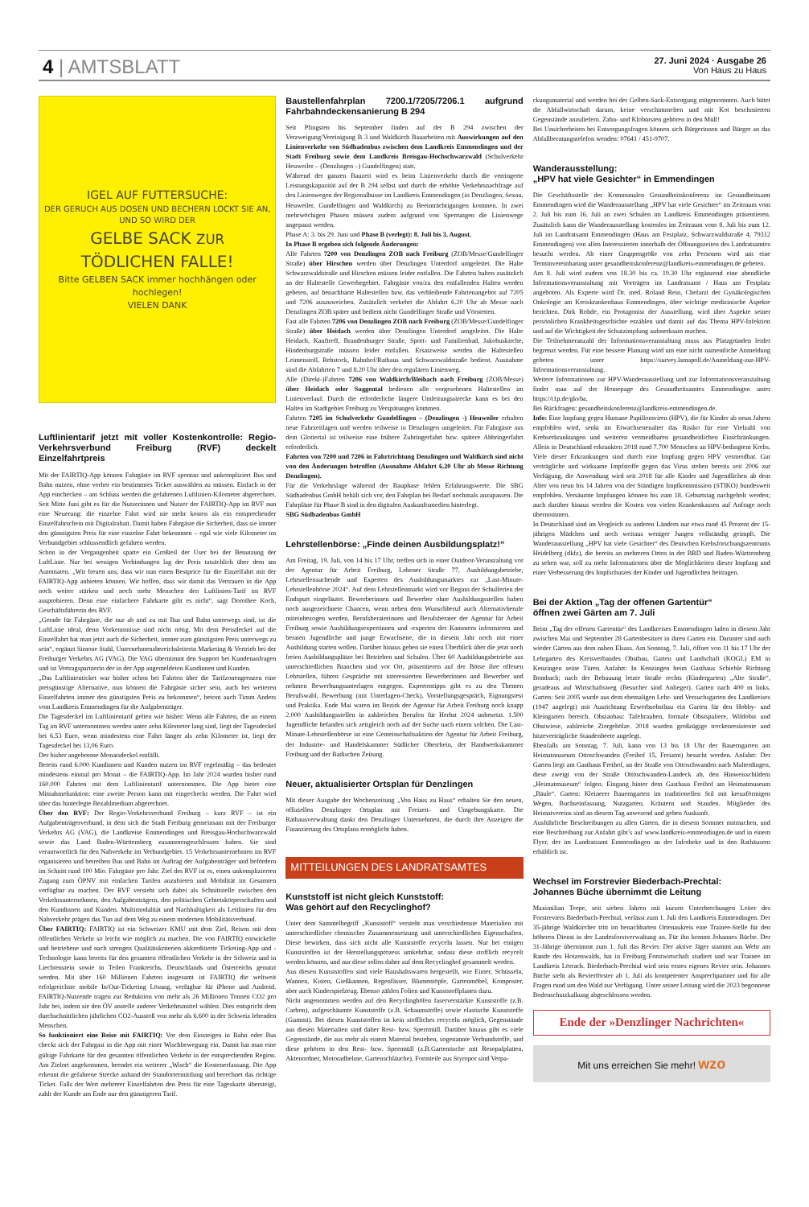4 | AMTSBLATT
27. Juni 2024 · Ausgabe 26
Von Haus zu Haus
IGEL AUF FUTTERSUCHE:
DER GERUCH AUS DOSEN UND BECHERN LOCKT SIE AN, UND SO WIRD DER
GELBE SACK ZUR
TÖDLICHEN FALLE!
Bitte GELBEN SACK immer hochhängen oder hochlegen!
VIELEN DANK
Luftlinientarif jetzt mit voller Kostenkontrolle: Regio-Verkehrsverbund Freiburg (RVF) deckelt Einzelfahrtpreis
Mit der FAIRTIQ-App können Fahrgäste im RVF spontan und unkompliziert Bus und Bahn nutzen, ohne vorher ein bestimmtes Ticket auswählen zu müssen. Einfach in der App einchecken – am Schluss werden die gefahrenen Luftlinien-Kilometer abgerechnet. Seit Mitte Juni gibt es für die Nutzerinnen und Nutzer der FAIRTIQ-App im RVF nun eine Neuerung: die einzelne Fahrt wird nie mehr kosten als ein entsprechender Einzelfahrschein mit Digitalrabatt. Damit haben Fahrgäste die Sicherheit, dass sie immer den günstigsten Preis für eine einzelne Fahrt bekommen – egal wie viele Kilometer im Verbundgebiet schlussendlich gefahren werden.
Schon in der Vergangenheit sparte ein Großteil der User bei der Benutzung der LuftLinie. Nur bei wenigen Verbindungen lag der Preis tatsächlich über dem am Automaten. „Wir freuen uns, dass wir nun einen Bestprice für die Einzelfahrt mit der FAIRTIQ-App anbieten können. Wir hoffen, dass wir damit das Vertrauen in die App noch weiter stärken und noch mehr Menschen den Luftlinien-Tarif im RVF ausprobieren. Denn eine einfachere Fahrkarte gibt es nicht“, sagt Dorothee Koch, Geschäftsführerin des RVF.
„Gerade für Fahrgäste, die nur ab und zu mit Bus und Bahn unterwegs sind, ist die LuftLinie ideal, denn Vorkenntnisse sind nicht nötig. Mit dem Preisdeckel auf die Einzelfahrt hat man jetzt auch die Sicherheit, immer zum günstigsten Preis unterwegs zu sein“, ergänzt Simone Stahl, Unternehmensbereichsleiterin Marketing & Vertrieb bei der Freiburger Verkehrs AG (VAG). Die VAG übernimmt den Support bei Kundenanfragen und ist Vertragspartnerin der in der App angemeldeten Kundinnen und Kunden.
„Das Luftlinienticket war bisher schon bei Fahrten über die Tarifzonengrenzen eine preisgünstige Alternative, nun können die Fahrgäste sicher sein, auch bei weiteren Einzelfahrten immer den günstigsten Preis zu bekommen“, betont auch Timm Anders vom Landkreis Emmendingen für die Aufgabenträger.
Die Tagesdeckel im Luftlinientarif gelten wie bisher: Wenn alle Fahrten, die an einem Tag im RVF unternommen werden unter zehn Kilometer lang sind, liegt der Tagesdeckel bei 6,53 Euro, wenn mindestens eine Fahrt länger als zehn Kilometer ist, liegt der Tagesdeckel bei 13,06 Euro.
Der bisher angebotene Monatsdeckel entfällt.
Bereits rund 6.000 Kundinnen und Kunden nutzen im RVF regelmäßig – das bedeutet mindestens einmal pro Monat – die FAIRTIQ-App. Im Jahr 2024 wurden bisher rund 160.000 Fahrten mit dem Luftlinientarif unternommen. Die App bietet eine Mitnahmefunktion: eine zweite Person kann mit eingecheckt werden. Die Fahrt wird über das hinterlegte Bezahlmedium abgerechnet.
Über den RVF: Der Regio-Verkehrsverbund Freiburg – kurz RVF – ist ein Aufgabenträgerverbund, in dem sich die Stadt Freiburg gemeinsam mit der Freiburger Verkehrs AG (VAG), die Landkreise Emmendingen und Breisgau-Hochschwarzwald sowie das Land Baden-Württemberg zusammengeschlossen haben. Sie sind verantwortlich für den Nahverkehr im Verbundgebiet. 15 Verkehrsunternehmen im RVF organisieren und betreiben Bus und Bahn im Auftrag der Aufgabenträger und befördern im Schnitt rund 100 Mio. Fahrgäste pro Jahr. Ziel des RVF ist es, einen unkomplizierten Zugang zum ÖPNV mit einfachen Tarifen anzubieten und Mobilität im Gesamten verfügbar zu machen. Der RVF versteht sich dabei als Schnittstelle zwischen den Verkehrsunternehmen, den Aufgabenträgern, den politischen Gebietskörperschaften und den Kundinnen und Kunden. Multimodalität und Nachhaltigkeit als Leitlinien für den Nahverkehr prägen das Tun auf dem Weg zu einem modernen Mobilitätsverbund.
Über FAIRTIQ: FAIRTIQ ist ein Schweizer KMU mit dem Ziel, Reisen mit dem öffentlichen Verkehr so leicht wie möglich zu machen. Die von FAIRTIQ entwickelte und betriebene und nach strengen Qualitätskriterien akkreditierte Ticketing-App und -Technologie kann bereits für den gesamten öffentlichen Verkehr in der Schweiz und in Liechtenstein sowie in Teilen Frankreichs, Deutschlands und Österreichs genutzt werden. Mit über 160 Millionen Fahrten insgesamt ist FAIRTIQ die weltweit erfolgreichste mobile In/Out-Ticketing Lösung, verfügbar für iPhone und Android. FAIRTIQ-Nutzende tragen zur Reduktion von mehr als 26 Millionen Tonnen CO2 pro Jahr bei, indem sie den ÖV anstelle anderer Verkehrsmittel wählen. Dies entspricht dem durchschnittlichen jährlichen CO2-Ausstoß von mehr als 6.600 in der Schweiz lebenden Menschen.
So funktioniert eine Reise mit FAIRTIQ: Vor dem Einsteigen in Bahn oder Bus checkt sich der Fahrgast in die App mit einer Wischbewegung ein. Damit hat man eine gültige Fahrkarte für den gesamten öffentlichen Verkehr in der entsprechenden Region. Am Zielort angekommen, beendet ein weiterer „Wisch“ die Kostenerfassung. Die App erkennt die gefahrene Strecke anhand der Standortermittlung und berechnet das richtige Ticket. Falls der Wert mehrerer Einzelfahrten den Preis für eine Tageskarte übersteigt, zahlt der Kunde am Ende nur den günstigeren Tarif.
Baustellenfahrplan 7200.1/7205/7206.1 aufgrund Fahrbahndeckensanierung B 294
Seit Pfingsten bis September finden auf der B 294 zwischen der Verzweigung/Vereinigung B 3 und Waldkirch Bauarbeiten mit Auswirkungen auf den Linienverkehr von Südbadenbus zwischen dem Landkreis Emmendingen und der Stadt Freiburg sowie dem Landkreis Breisgau-Hochschwarzwald (Schulverkehr Heuweiler – (Denzlingen –) Gundelfingen) statt.
Während der ganzen Bauzeit wird es beim Linienverkehr durch die verringerte Leistungskapazität auf der B 294 selbst und durch die erhöhte Verkehrsnachfrage auf den Linienwegen der Regionalbusse im Landkreis Emmendingen (in Denzlingen, Sexau, Heuweiler, Gundelfingen und Waldkirch) zu Beeinträchtigungen kommen. In zwei mehrwöchigen Phasen müssen zudem aufgrund von Sperrungen die Linienwege angepasst werden.
Phase A: 3. bis 29. Juni und Phase B (verlegt): 8. Juli bis 3. August.
In Phase B ergeben sich folgende Änderungen:
Alle Fahrten 7200 von Denzlingen ZOB nach Freiburg (ZOB/Messe/Gundelfinger Straße) über Hirschen werden über Denzlingen Unterdorf umgeleitet. Die Halte Schwarzwaldstraße und Hirschen müssen leider entfallen. Die Fahrten halten zusätzlich an der Haltestelle Gewerbegebiet. Fahrgäste von/zu den entfallenden Halten werden gebeten, auf benachbarte Haltestellen bzw. das verbleibende Fahrtenangebot auf 7205 und 7206 auszuweichen. Zusätzlich verkehrt die Abfahrt 6.20 Uhr ab Messe nach Denzlingen ZOB später und bedient nicht Gundelfinger Straße und Vörstetten.
Fast alle Fahrten 7206 von Denzlingen ZOB nach Freiburg (ZOB/Messe/Gundelfinger Straße) über Heidach werden über Denzlingen Unterdorf umgeleitet. Die Halte Heidach, Kauftreff, Brandenburger Straße, Sport- und Familienbad, Jakobuskirche, Hindenburgstraße müssen leider entfallen. Ersatzweise werden die Haltestellen Leimenstoll, Rebstock, Bahnhof/Rathaus und Schwarzwaldstraße bedient. Ausnahme sind die Abfahrten 7 und 8.20 Uhr über den regulären Linienweg.
Alle (Direkt-)Fahrten 7206 von Waldkirch/Bleibach nach Freiburg (ZOB/Messe) über Heidach oder Suggental bedienen alle vorgesehenen Haltestellen im Linienverlauf. Durch die erforderliche längere Umleitungsstrecke kann es bei den Halten im Stadtgebiet Freiburg zu Verspätungen kommen.
Fahrten 7205 im Schulverkehr Gundelfingen – (Denzlingen -) Heuweiler erhalten neue Fahrzeitlagen und werden teilweise in Denzlingen umgeleitet. Für Fahrgäste aus dem Glottertal ist teilweise eine frühere Zubringerfahrt bzw. spätere Abbringerfahrt erforderlich.
Fahrten von 7200 und 7206 in Fahrtrichtung Denzlingen und Waldkirch sind nicht von den Änderungen betroffen (Ausnahme Abfahrt 6.20 Uhr ab Messe Richtung Denzlingen).
Für die Verkehrslage während der Bauphase fehlen Erfahrungswerte. Die SBG Südbadenbus GmbH behält sich vor, den Fahrplan bei Bedarf nochmals anzupassen. Die Fahrpläne für Phase B sind in den digitalen Auskunftsmedien hinterlegt.
SBG Südbadenbus GmbH
Lehrstellenbörse: „Finde deinen Ausbildungsplatz!“
Am Freitag, 19. Juli, von 14 bis 17 Uhr, treffen sich in einer Outdoor-Veranstaltung vor der Agentur für Arbeit Freiburg, Lehener Straße 77, Ausbildungsbetriebe, Lehrstellensuchende und Experten des Ausbildungsmarktes zur „Last-Minute-Lehrstellenbörse 2024“. Auf dem Lehrstellenmarkt wird vor Beginn der Schulferien der Endspurt eingeläutet. Bewerberinnen und Bewerber ohne Ausbildungsstellen haben noch ausgezeichnete Chancen, wenn neben dem Wunschberuf auch Alternativberufe miteinbezogen werden. Berufsberaterinnen und Berufsberater der Agentur für Arbeit Freiburg sowie Ausbildungsexpertinnen und -experten der Kammern informieren und beraten Jugendliche und junge Erwachsene, die in diesem Jahr noch mit einer Ausbildung starten wollen. Darüber hinaus geben sie einen Überblick über die jetzt noch freien Ausbildungsplätze bei Betrieben und Schulen. Über 60 Ausbildungsbetriebe aus unterschiedlichen Branchen sind vor Ort, präsentieren auf der Börse ihre offenen Lehrstellen, führen Gespräche mit interessierten Bewerberinnen und Bewerber und nehmen Bewerbungsunterlagen entgegen. Expertentipps gibt es zu den Themen Berufswahl, Bewerbung (mit Unterlagen-Check), Vorstellungsgespräch, Eignungstest und Praktika. Ende Mai waren im Bezirk der Agentur für Arbeit Freiburg noch knapp 2.000 Ausbildungsstellen in zahlreichen Berufen für Herbst 2024 unbesetzt. 1.500 Jugendliche befanden sich zeitgleich noch auf der Suche nach einem solchen. Die Last-Minute-Lehrstellenbörse ist eine Gemeinschaftsaktion der Agentur für Arbeit Freiburg, der Industrie- und Handelskammer Südlicher Oberrhein, der Handwerkskammer Freiburg und der Badischen Zeitung.
Neuer, aktualisierter Ortsplan für Denzlingen
Mit dieser Ausgabe der Wochenzeitung „Von Haus zu Haus“ erhalten Sie den neuen, offiziellen Denzlinger Ortsplan mit Freizeit- und Umgebungskarte. Die Rathausverwaltung dankt den Denzlinger Unternehmen, die durch ihre Anzeigen die Finanzierung des Ortsplans ermöglicht haben.
MITTEILUNGEN DES LANDRATSAMTES
Kunststoff ist nicht gleich Kunststoff:
Was gehört auf den Recyclinghof?
Unter dem Sammelbegriff „Kunststoff“ versteht man verschiedenste Materialien mit unterschiedlicher chemischer Zusammensetzung und unterschiedlichen Eigenschaften. Diese bewirken, dass sich nicht alle Kunststoffe recyceln lassen. Nur bei einigen Kunststoffen ist der Herstellungsprozess umkehrbar, sodass diese stofflich recycelt werden können, und nur diese sollen daher auf dem Recyclinghof gesammelt werden.
Aus diesen Kunststoffen sind viele Haushaltswaren hergestellt, wie Eimer, Schüsseln, Wannen, Kisten, Gießkannen, Regenfässer, Blumentöpfe, Gartenmöbel, Komposter, aber auch Kinderspielzeug. Ebenso zählen Folien und Kunststoffplanen dazu.
Nicht angenommen werden auf den Recyclinghöfen faserverstärkte Kunststoffe (z.B. Carbon), aufgeschäumte Kunststoffe (z.B. Schaumstoffe) sowie elastische Kunststoffe (Gummi). Bei diesen Kunststoffen ist kein stoffliches recyceln möglich, Gegenstände aus diesen Materialien sind daher Rest- bzw. Sperrmüll. Darüber hinaus gibt es viele Gegenstände, die aus mehr als einem Material bestehen, sogenannte Verbundstoffe, und diese gehören in den Rest- bzw. Sperrmüll (z.B.Gartentische mit Resopalplatten, Aktenordner, Motoradhelme, Gartenschläuche). Formteile aus Styropor sind Verpa-
ckungsmaterial und werden bei der Gelben-Sack-Entsorgung mitgenommen. Auch bittet die Abfallwirtschaft darum, keine verschimmelten und mit Kot beschmierten Gegenstände anzuliefern. Zahn- und Klobürsten gehören in den Müll!
Bei Unsicherheiten bei Entsorgungsfragen können sich Bürgerinnen und Bürger an das Abfallberatungstelefon wenden: 07641 / 451-9707.
Wanderausstellung:
„HPV hat viele Gesichter“ in Emmendingen
Die Geschäftsstelle der Kommunalen Gesundheitskonferenz im Gesundheitsamt Emmendingen wird die Wanderausstellung „HPV hat viele Gesichter“ im Zeitraum vom 2. Juli bis zum 16. Juli an zwei Schulen im Landkreis Emmendingen präsentieren. Zusätzlich kann die Wanderausstellung kostenlos im Zeitraum vom 8. Juli bis zum 12. Juli im Landratsamt Emmendingen (Haus am Festplatz, Schwarzwaldstraße 4, 79312 Emmendingen) von allen Interessierten innerhalb der Öffnungszeiten des Landratsamtes besucht werden. Ab einer Gruppengröße von zehn Personen wird um eine Terminvereinbarung unter gesundheitskonferenz@landkreis-emmendingen.de gebeten.
Am 8. Juli wird zudem von 18.30 bis ca. 19.30 Uhr ergänzend eine abendliche Informationsveranstaltung mit Vorträgen im Landratsamt / Haus am Festplatz angeboten. Als Experte wird Dr. med. Roland Rein, Chefarzt der Gynäkologischen Onkologie am Kreiskrankenhaus Emmendingen, über wichtige medizinische Aspekte berichten. Dirk Rohde, ein Protagonist der Ausstellung, wird über Aspekte seiner persönlichen Krankheitsgeschichte erzählen und damit auf das Thema HPV-Infektion und auf die Wichtigkeit der Schutzimpfung aufmerksam machen.
Die Teilnehmeranzahl der Informationsveranstaltung muss aus Platzgründen leider begrenzt werden. Für eine bessere Planung wird um eine nicht namentliche Anmeldung gebeten unter https://survey.lamapoll.de/Anmeldung-zur-HPV-Informationsveranstaltung.
Weitere Informationen zur HPV-Wanderausstellung und zur Informationsveranstaltung findet man auf der Homepage des Gesundheitsamtes Emmendingen unter https://t1p.de/gkvba.
Bei Rückfragen: gesundheitskonferenz@landkreis-emmendingen.de.
Info: Eine Impfung gegen Humane Papillomviren (HPV), die für Kinder ab neun Jahren empfohlen wird, senkt im Erwachsenenalter das Risiko für eine Vielzahl von Krebserkrankungen und weiteren vermeidbaren gesundheitlichen Einschränkungen. Allein in Deutschland erkrankten 2018 rund 7.700 Menschen an HPV-bedingtem Krebs. Viele dieser Erkrankungen sind durch eine Impfung gegen HPV vermeidbar. Gut verträgliche und wirksame Impfstoffe gegen das Virus stehen bereits seit 2006 zur Verfügung, die Anwendung wird seit 2018 für alle Kinder und Jugendlichen ab dem Alter von neun bis 14 Jahren von der Ständigen Impfkommission (STIKO) bundesweit empfohlen. Versäumte Impfungen können bis zum 18. Geburtstag nachgeholt werden; auch darüber hinaus werden die Kosten von vielen Krankenkassen auf Anfrage noch übernommen.
In Deutschland sind im Vergleich zu anderen Ländern nur etwa rund 45 Prozent der 15-jährigen Mädchen und noch weitaus weniger Jungen vollständig geimpft. Die Wanderausstellung „HPV hat viele Gesichter“ des Deutschen Krebsforschungszentrums Heidelberg (dkfz), die bereits an mehreren Orten in der BRD und Baden-Württemberg zu sehen war, soll zu mehr Informationen über die Möglichkeiten dieser Impfung und einer Verbesserung des Impfschutzes der Kinder und Jugendlichen beitragen.
Bei der Aktion „Tag der offenen Gartentür“
öffnen zwei Gärten am 7. Juli
Beim „Tag der offenen Gartentür“ des Landkreises Emmendingen laden in diesem Jahr zwischen Mai und September 28 Gartenbesitzer in ihren Garten ein. Darunter sind auch wieder Gärten aus dem nahen Elsass. Am Sonntag, 7. Juli, öffnet von 11 bis 17 Uhr der Lehrgarten des Kreisverbandes Obstbau, Garten und Landschaft (KOGL) EM in Kenzingen seine Türen. Anfahrt: In Kenzingen beim Gasthaus Schieble Richtung Bombach; nach der Bebauung letzte Straße rechts (Kindergarten) „Alte Straße“, geradeaus auf Wirtschaftsweg (Besucher sind Anlieger). Garten nach 400 m links. Garten: Seit 2005 wurde aus dem ehemaligen Lehr- und Versuchsgarten des Landkreises (1947 angelegt) mit Ausrichtung Erwerbsobstbau ein Garten für den Hobby- und Kleingarten bereich. Obstanbau: Tafeltrauben, formale Obstspaliere, Wildobst und Obstwiese, zahlreiche Ziergehölze. 2018 wurden großzügige trockenresistente und hitzeverträgliche Staudenbeete angelegt.
Ebenfalls am Sonntag, 7. Juli, kann von 13 bis 18 Uhr der Bauerngarten am Heimatmuseum Ottoschwanden (Freihof 15, Freiamt) besucht werden. Anfahrt: Der Garten liegt am Gasthaus Freihof, an der Straße von Ottoschwanden nach Malterdingen, diese zweigt von der Straße Ottoschwanden-Landeck ab, den Hinweisschildern „Heimatmuseum“ folgen. Eingang hinter dem Gasthaus Freihof am Heimatmuseum „Bäule“. Garten: Kleinerer Bauerngarten im traditionellen Stil mit kreuzförmigen Wegen, Buchseinfassung, Nutzgarten, Kräutern und Stauden. Mitglieder des Heimatvereins sind an diesem Tag anwesend und geben Auskunft.
Ausführliche Beschreibungen zu allen Gärten, die in diesem Sommer mitmachen, und eine Beschreibung zur Anfahrt gibt’s auf www.landkreis-emmendingen.de und in einem Flyer, der im Landratsamt Emmendingen an der Infotheke und in den Rathäusern erhältlich ist.
Wechsel im Forstrevier Biederbach-Prechtal:
Johannes Büche übernimmt die Leitung
Maximilian Teepe, seit sieben Jahren mit kurzen Unterbrechungen Leiter des Forstreviers Biederbach-Prechtal, verlässt zum 1. Juli den Landkreis Emmendingen. Der 35-jährige Waldkircher tritt im benachbarten Ortenaukreis eine Trainee-Stelle für den höheren Dienst in der Landesforstverwaltung an. Für ihn kommt Johannes Büche. Der 31-Jährige übernimmt zum 1. Juli das Revier. Der aktive Jäger stammt aus Wehr am Rande des Hotzenwalds, hat in Freiburg Forstwirtschaft studiert und war Trainee im Landkreis Lörrach. Biederbach-Prechtal wird sein erstes eigenes Revier sein. Johannes Büche steht als Revierförster ab 1. Juli als kompetenter Ansprechpartner und für alle Fragen rund um den Wald zur Verfügung. Unter seiner Leitung wird die 2023 begonnene Bodenschutzkalkung abgeschlossen werden.
Ende der »Denzlinger Nachrichten«
Mit uns erreichen Sie mehr! wzo